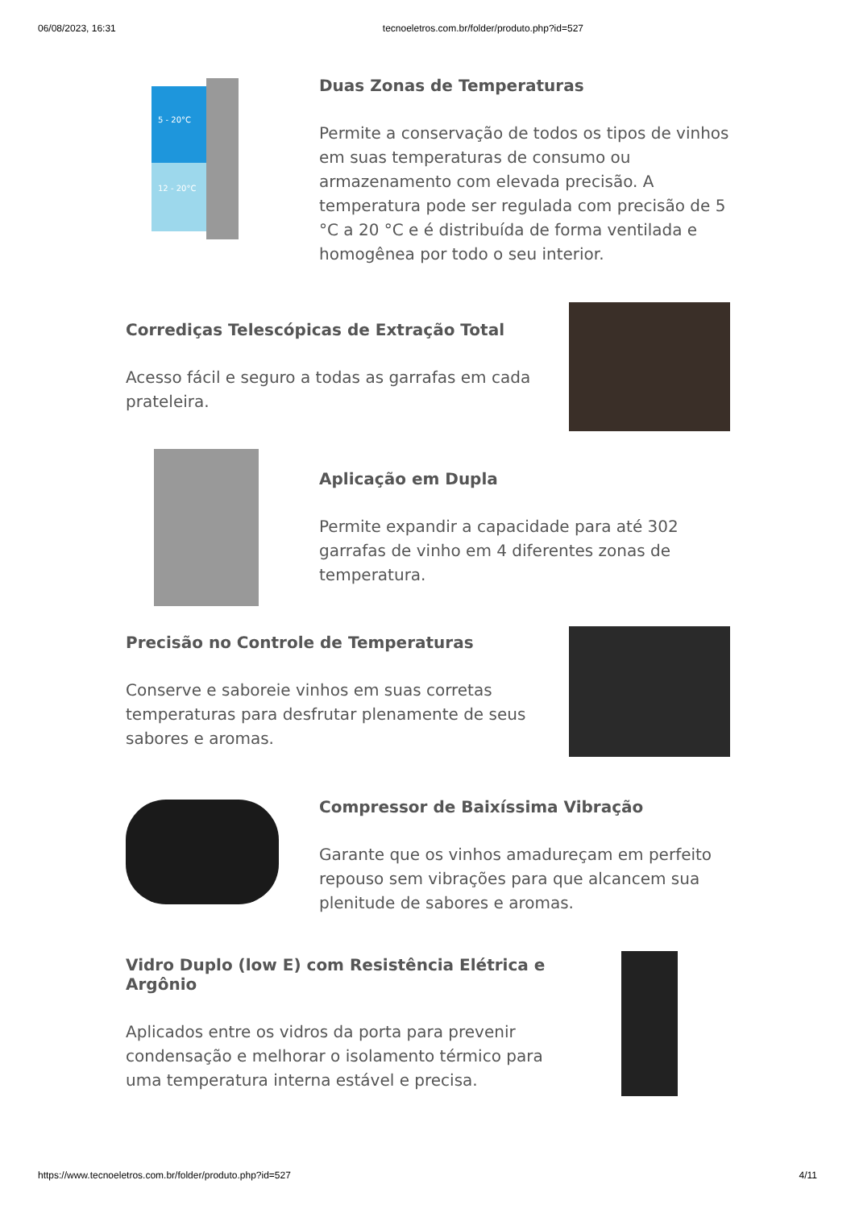06/08/2023, 16:31 tecnoeletros.com.br/folder/produto.php?id=527
5 - 20°C
12 - 20°C
Duas Zonas de Temperaturas
Permite a conservação de todos os tipos de vinhos em suas temperaturas de consumo ou armazenamento com elevada precisão. A temperatura pode ser regulada com precisão de 5 °C a 20 °C e é distribuída de forma ventilada e homogênea por todo o seu interior.
Corrediças Telescópicas de Extração Total
Acesso fácil e seguro a todas as garrafas em cada prateleira.
Aplicação em Dupla
Permite expandir a capacidade para até 302 garrafas de vinho em 4 diferentes zonas de temperatura.
Precisão no Controle de Temperaturas
Conserve e saboreie vinhos em suas corretas temperaturas para desfrutar plenamente de seus sabores e aromas.
Compressor de Baixíssima Vibração
Garante que os vinhos amadureçam em perfeito repouso sem vibrações para que alcancem sua plenitude de sabores e aromas.
Vidro Duplo (low E) com Resistência Elétrica e Argônio
Aplicados entre os vidros da porta para prevenir condensação e melhorar o isolamento térmico para uma temperatura interna estável e precisa.
https://www.tecnoeletros.com.br/folder/produto.php?id=527 4/11